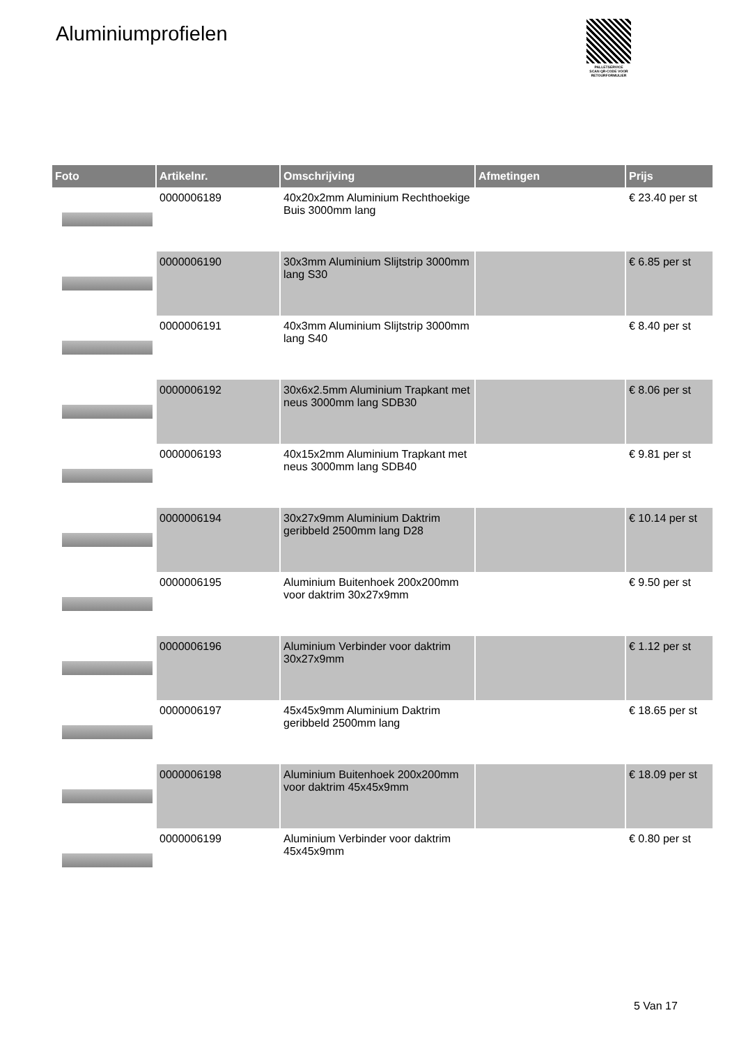Aluminiumprofielen
PALLETSERVICE
SCAN QR-CODE VOOR RETOURFORMULIER
| Foto | Artikelnr. | Omschrijving | Afmetingen | Prijs |
| --- | --- | --- | --- | --- |
| | 0000006189 | 40x20x2mm Aluminium Rechthoekige Buis 3000mm lang | | € 23.40 per st |
| | 0000006190 | 30x3mm Aluminium Slijtstrip 3000mm lang S30 | | € 6.85 per st |
| | 0000006191 | 40x3mm Aluminium Slijtstrip 3000mm lang S40 | | € 8.40 per st |
| | 0000006192 | 30x6x2.5mm Aluminium Trapkant met neus 3000mm lang SDB30 | | € 8.06 per st |
| | 0000006193 | 40x15x2mm Aluminium Trapkant met neus 3000mm lang SDB40 | | € 9.81 per st |
| | 0000006194 | 30x27x9mm Aluminium Daktrim geribbeld 2500mm lang D28 | | € 10.14 per st |
| | 0000006195 | Aluminium Buitenhoek 200x200mm voor daktrim 30x27x9mm | | € 9.50 per st |
| | 0000006196 | Aluminium Verbinder voor daktrim 30x27x9mm | | € 1.12 per st |
| | 0000006197 | 45x45x9mm Aluminium Daktrim geribbeld 2500mm lang | | € 18.65 per st |
| | 0000006198 | Aluminium Buitenhoek 200x200mm voor daktrim 45x45x9mm | | € 18.09 per st |
| | 0000006199 | Aluminium Verbinder voor daktrim 45x45x9mm | | € 0.80 per st |
5 Van 17